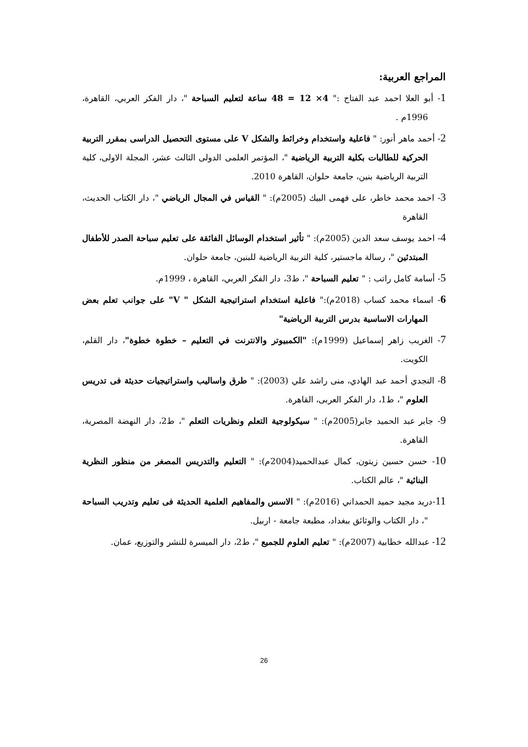المراجع العربية:
1- أبو العلا احمد عبد الفتاح :" 4× 12 = 48 ساعة لتعليم السباحة "، دار الفكر العربي، القاهرة، 1996م .
2- أحمد ماهر أنور: " فاعلية واستخدام وخرائط والشكل V على مستوى التحصيل الدراسى بمقرر التربية الحركية للطالبات بكلية التربية الرياضية "، المؤتمر العلمى الدولى الثالث عشر، المجلة الاولى، كلية التربية الرياضية بنين، جامعة حلوان، القاهرة 2010.
3- احمد محمد خاطر، على فهمى البيك (2005م): " القياس في المجال الرياضي "، دار الكتاب الحديث، القاهرة
4- احمد يوسف سعد الدين (2005م): " تأثير استخدام الوسائل الفائقة على تعليم سباحة الصدر للأطفال المبتدئين "، رسالة ماجستير، كلية التربية الرياضية للبنين، جامعة حلوان.
5- أسامة كامل راتب : " تعليم السباحة "، ط3، دار الفكر العربي، القاهرة ، 1999م.
6- اسماء محمد كساب (2018م):" فاعلية استخدام استراتيجية الشكل " V" على جوانب تعلم بعض المهارات الاساسية بدرس التربية الرياضية"
7- الغريب زاهر إسماعيل (1999م): "الكمبيوتر والانترنت في التعليم – خطوة خطوة"، دار القلم، الكويت.
8- النجدي أحمد عبد الهادي، منى راشد علي (2003): " طرق واساليب واستراتيجيات حديثة فى تدريس العلوم "، ط1، دار الفكر العربى، القاهرة.
9- جابر عبد الحميد جابر(2005م): " سيكولوجية التعلم ونظريات التعلم "، ط2، دار النهضة المصرية، القاهرة.
10- حسن حسين زيتون، كمال عبدالحميد(2004م): " التعليم والتدريس المصغر من منظور النظرية البنائية "، عالم الكتاب.
11-دريد مجيد حميد الحمداني (2016م): " الاسس والمفاهيم العلمية الحديثة فى تعليم وتدريب السباحة "، دار الكتاب والوثائق ببغداد، مطبعة جامعة - اربيل.
12- عبدالله خطابية (2007م): " تعليم العلوم للجميع "، ط2، دار الميسرة للنشر والتوزيع، عمان.
26